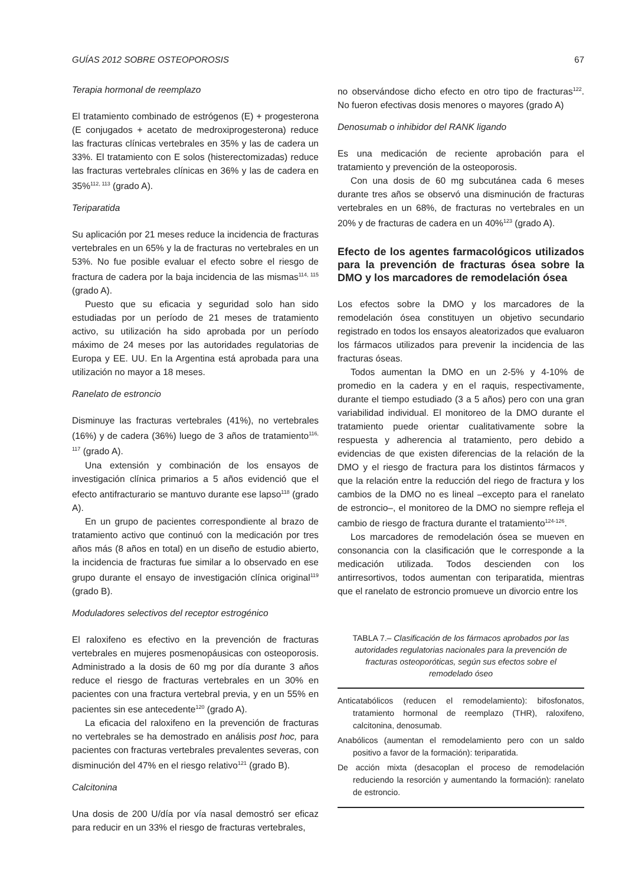GUÍAS 2012 SOBRE OSTEOPOROSIS 67
Terapia hormonal de reemplazo
El tratamiento combinado de estrógenos (E) + progesterona (E conjugados + acetato de medroxiprogesterona) reduce las fracturas clínicas vertebrales en 35% y las de cadera un 33%. El tratamiento con E solos (histerectomizadas) reduce las fracturas vertebrales clínicas en 36% y las de cadera en 35%<sup>112, 113</sup> (grado A).
Teriparatida
Su aplicación por 21 meses reduce la incidencia de fracturas vertebrales en un 65% y la de fracturas no vertebrales en un 53%. No fue posible evaluar el efecto sobre el riesgo de fractura de cadera por la baja incidencia de las mismas<sup>114, 115</sup> (grado A).
Puesto que su eficacia y seguridad solo han sido estudiadas por un período de 21 meses de tratamiento activo, su utilización ha sido aprobada por un período máximo de 24 meses por las autoridades regulatorias de Europa y EE. UU. En la Argentina está aprobada para una utilización no mayor a 18 meses.
Ranelato de estroncio
Disminuye las fracturas vertebrales (41%), no vertebrales (16%) y de cadera (36%) luego de 3 años de tratamiento<sup>116, 117</sup> (grado A).
Una extensión y combinación de los ensayos de investigación clínica primarios a 5 años evidenció que el efecto antifracturario se mantuvo durante ese lapso<sup>118</sup> (grado A).
En un grupo de pacientes correspondiente al brazo de tratamiento activo que continuó con la medicación por tres años más (8 años en total) en un diseño de estudio abierto, la incidencia de fracturas fue similar a lo observado en ese grupo durante el ensayo de investigación clínica original<sup>119</sup> (grado B).
Moduladores selectivos del receptor estrogénico
El raloxifeno es efectivo en la prevención de fracturas vertebrales en mujeres posmenopáusicas con osteoporosis. Administrado a la dosis de 60 mg por día durante 3 años reduce el riesgo de fracturas vertebrales en un 30% en pacientes con una fractura vertebral previa, y en un 55% en pacientes sin ese antecedente<sup>120</sup> (grado A).
La eficacia del raloxifeno en la prevención de fracturas no vertebrales se ha demostrado en análisis post hoc, para pacientes con fracturas vertebrales prevalentes severas, con disminución del 47% en el riesgo relativo<sup>121</sup> (grado B).
Calcitonina
Una dosis de 200 U/día por vía nasal demostró ser eficaz para reducir en un 33% el riesgo de fracturas vertebrales,
no observándose dicho efecto en otro tipo de fracturas<sup>122</sup>. No fueron efectivas dosis menores o mayores (grado A)
Denosumab o inhibidor del RANK ligando
Es una medicación de reciente aprobación para el tratamiento y prevención de la osteoporosis.
Con una dosis de 60 mg subcutánea cada 6 meses durante tres años se observó una disminución de fracturas vertebrales en un 68%, de fracturas no vertebrales en un 20% y de fracturas de cadera en un 40%<sup>123</sup> (grado A).
Efecto de los agentes farmacológicos utilizados para la prevención de fracturas ósea sobre la DMO y los marcadores de remodelación ósea
Los efectos sobre la DMO y los marcadores de la remodelación ósea constituyen un objetivo secundario registrado en todos los ensayos aleatorizados que evaluaron los fármacos utilizados para prevenir la incidencia de las fracturas óseas.
Todos aumentan la DMO en un 2-5% y 4-10% de promedio en la cadera y en el raquis, respectivamente, durante el tiempo estudiado (3 a 5 años) pero con una gran variabilidad individual. El monitoreo de la DMO durante el tratamiento puede orientar cualitativamente sobre la respuesta y adherencia al tratamiento, pero debido a evidencias de que existen diferencias de la relación de la DMO y el riesgo de fractura para los distintos fármacos y que la relación entre la reducción del riego de fractura y los cambios de la DMO no es lineal –excepto para el ranelato de estroncio–, el monitoreo de la DMO no siempre refleja el cambio de riesgo de fractura durante el tratamiento<sup>124-126</sup>.
Los marcadores de remodelación ósea se mueven en consonancia con la clasificación que le corresponde a la medicación utilizada. Todos descienden con los antirresortivos, todos aumentan con teriparatida, mientras que el ranelato de estroncio promueve un divorcio entre los
TABLA 7.– Clasificación de los fármacos aprobados por las autoridades regulatorias nacionales para la prevención de fracturas osteoporóticas, según sus efectos sobre el remodelado óseo
Anticatabólicos (reducen el remodelamiento): bifosfonatos, tratamiento hormonal de reemplazo (THR), raloxifeno, calcitonina, denosumab.
Anabólicos (aumentan el remodelamiento pero con un saldo positivo a favor de la formación): teriparatida.
De acción mixta (desacoplan el proceso de remodelación reduciendo la resorción y aumentando la formación): ranelato de estroncio.